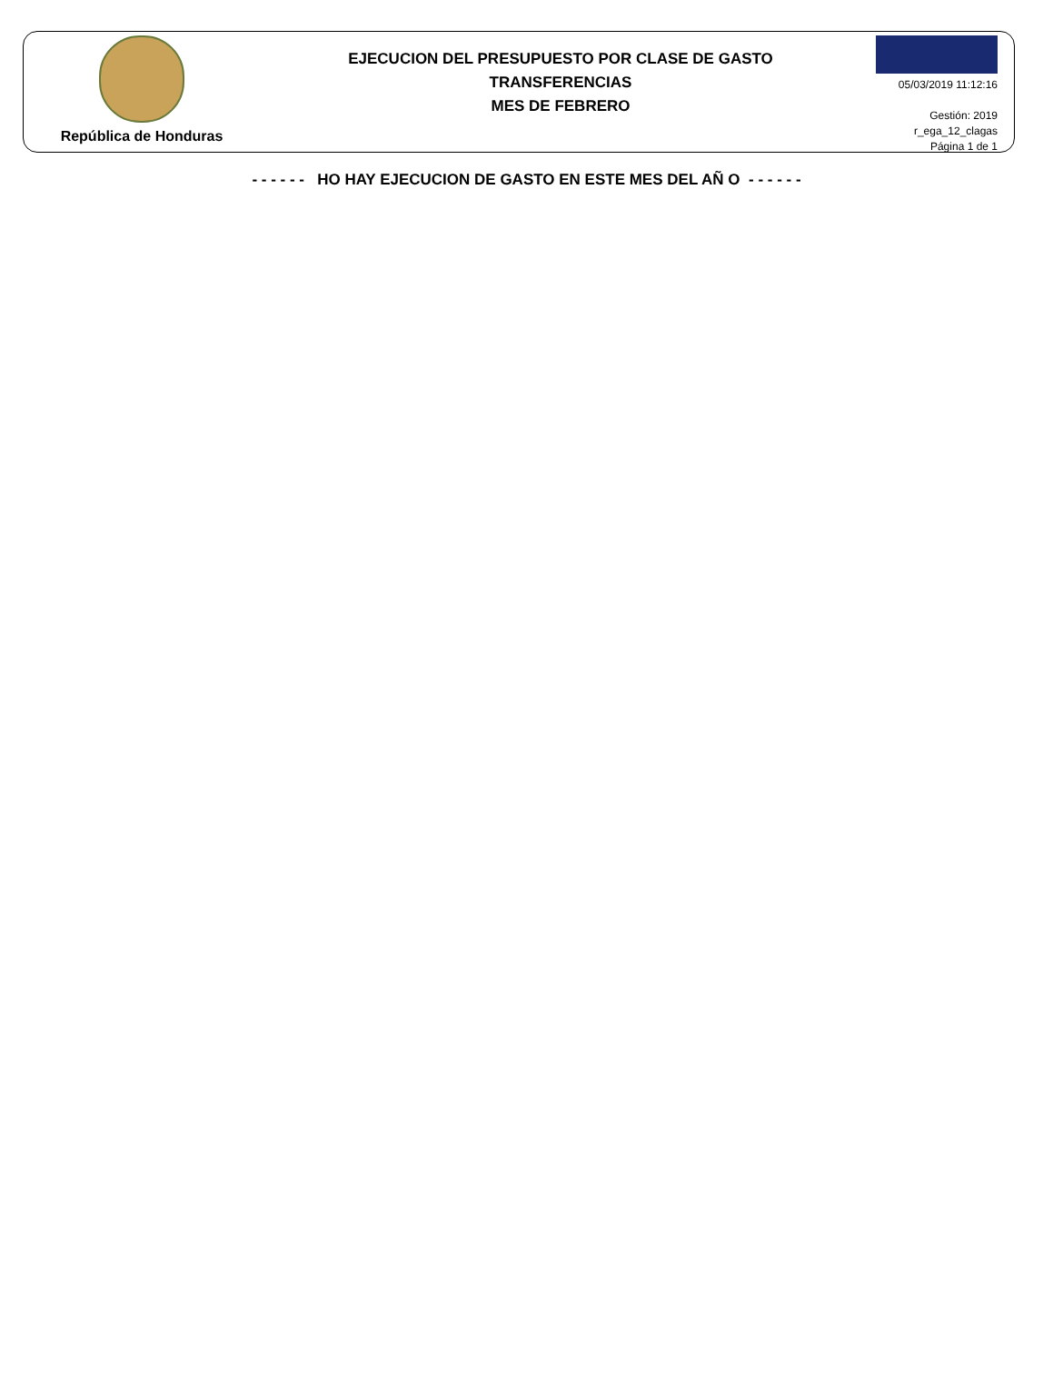República de Honduras
EJECUCION DEL PRESUPUESTO POR CLASE DE GASTO
TRANSFERENCIAS
MES DE FEBRERO
05/03/2019 11:12:16
Gestión: 2019
r_ega_12_clagas
Página 1 de 1
- - - - - - HO HAY EJECUCION DE GASTO EN ESTE MES DEL AÑ O - - - - - -